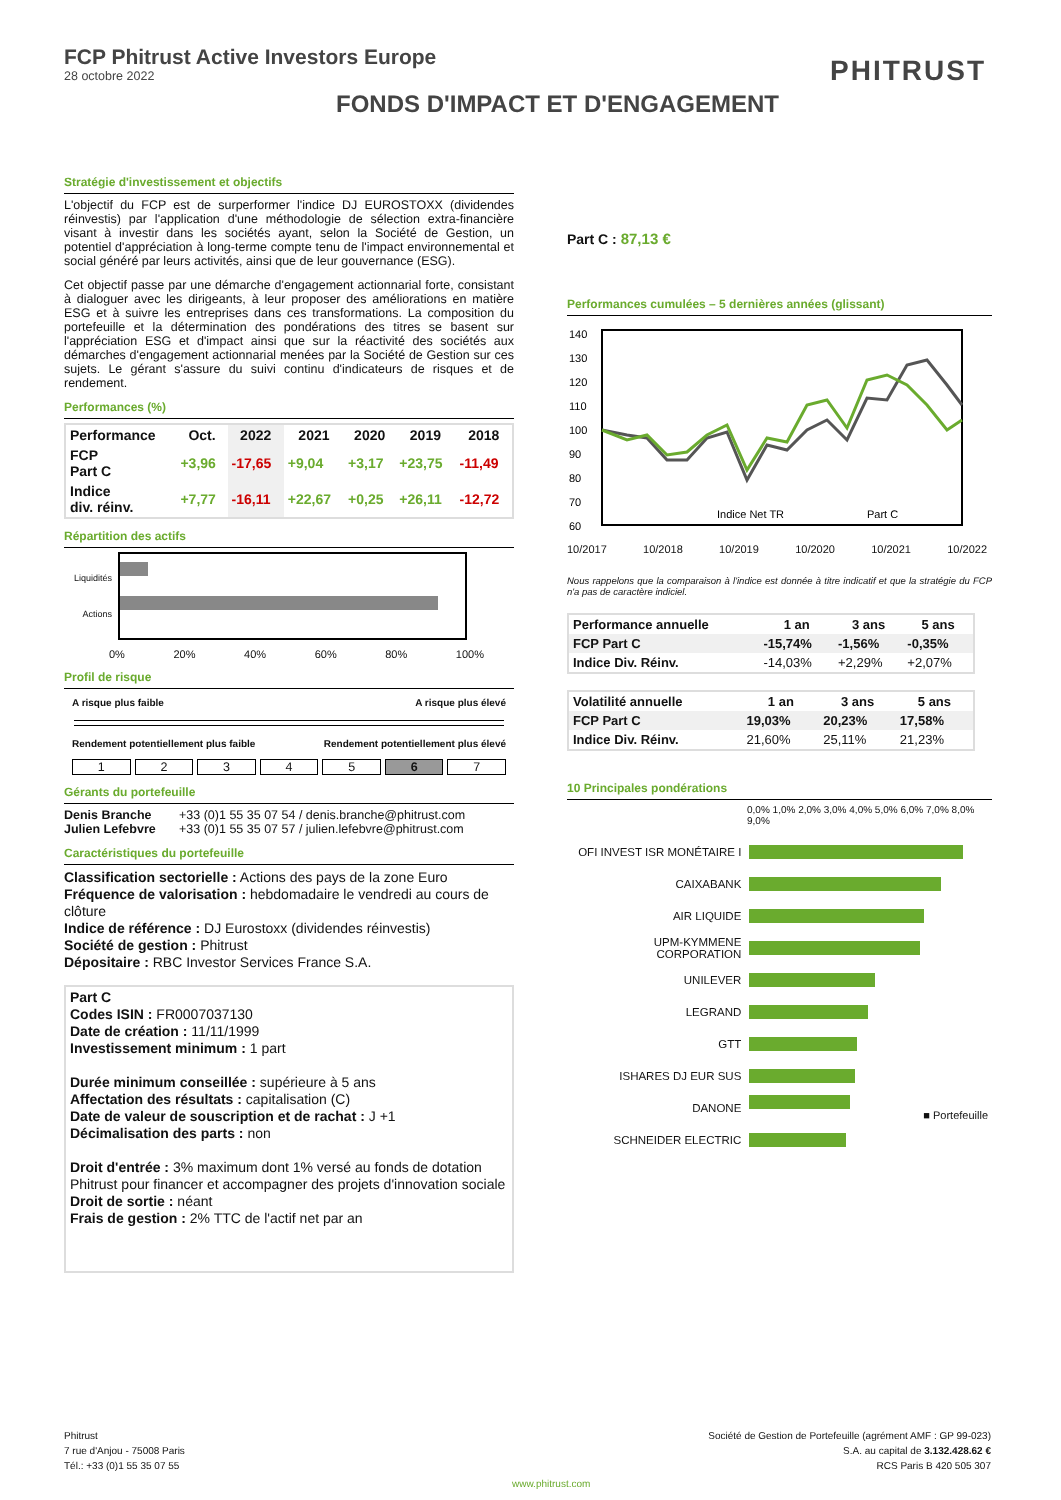FCP Phitrust Active Investors Europe
28 octobre 2022
PHITRUST
FONDS D'IMPACT ET D'ENGAGEMENT
Stratégie d'investissement et objectifs
L'objectif du FCP est de surperformer l'indice DJ EUROSTOXX (dividendes réinvestis) par l'application d'une méthodologie de sélection extra-financière visant à investir dans les sociétés ayant, selon la Société de Gestion, un potentiel d'appréciation à long-terme compte tenu de l'impact environnemental et social généré par leurs activités, ainsi que de leur gouvernance (ESG).
Cet objectif passe par une démarche d'engagement actionnarial forte, consistant à dialoguer avec les dirigeants, à leur proposer des améliorations en matière ESG et à suivre les entreprises dans ces transformations. La composition du portefeuille et la détermination des pondérations des titres se basent sur l'appréciation ESG et d'impact ainsi que sur la réactivité des sociétés aux démarches d'engagement actionnarial menées par la Société de Gestion sur ces sujets. Le gérant s'assure du suivi continu d'indicateurs de risques et de rendement.
Performances (%)
| Performance | Oct. | 2022 | 2021 | 2020 | 2019 | 2018 |
| --- | --- | --- | --- | --- | --- | --- |
| FCP Part C | +3,96 | -17,65 | +9,04 | +3,17 | +23,75 | -11,49 |
| Indice div. réinv. | +7,77 | -16,11 | +22,67 | +0,25 | +26,11 | -12,72 |
Répartition des actifs
Liquidités
Actions
0% 20% 40% 60% 80% 100%
Profil de risque
A risque plus faible A risque plus élevé
Rendement potentiellement plus faible Rendement potentiellement plus élevé
1 2 3 4 5 6 7
Gérants du portefeuille
| Denis Branche | +33 (0)1 55 35 07 54 / denis.branche@phitrust.com |
| Julien Lefebvre | +33 (0)1 55 35 07 57 / julien.lefebvre@phitrust.com |
Caractéristiques du portefeuille
Classification sectorielle : Actions des pays de la zone Euro
Fréquence de valorisation : hebdomadaire le vendredi au cours de clôture
Indice de référence : DJ Eurostoxx (dividendes réinvestis)
Société de gestion : Phitrust
Dépositaire : RBC Investor Services France S.A.
Part C
Codes ISIN : FR0007037130
Date de création : 11/11/1999
Investissement minimum : 1 part
Durée minimum conseillée : supérieure à 5 ans
Affectation des résultats : capitalisation (C)
Date de valeur de souscription et de rachat : J +1
Décimalisation des parts : non
Droit d'entrée : 3% maximum dont 1% versé au fonds de dotation Phitrust pour financer et accompagner des projets d'innovation sociale
Droit de sortie : néant
Frais de gestion : 2% TTC de l'actif net par an
Part C : 87,13 €
Performances cumulées – 5 dernières années (glissant)
140
130
120
110
100
90
80
70
60
Indice Net TR
Part C
10/2017 10/2018 10/2019 10/2020 10/2021 10/2022
Nous rappelons que la comparaison à l'indice est donnée à titre indicatif et que la stratégie du FCP n'a pas de caractère indiciel.
| Performance annuelle | 1 an | 3 ans | 5 ans |
| --- | --- | --- | --- |
| FCP Part C | -15,74% | -1,56% | -0,35% |
| Indice Div. Réinv. | -14,03% | +2,29% | +2,07% |
| Volatilité annuelle | 1 an | 3 ans | 5 ans |
| --- | --- | --- | --- |
| FCP Part C | 19,03% | 20,23% | 17,58% |
| Indice Div. Réinv. | 21,60% | 25,11% | 21,23% |
10 Principales pondérations
0,0% 1,0% 2,0% 3,0% 4,0% 5,0% 6,0% 7,0% 8,0% 9,0%
| OFI INVEST ISR MONÉTAIRE I | |
| CAIXABANK | |
| AIR LIQUIDE | |
| UPM-KYMMENE CORPORATION | |
| UNILEVER | |
| LEGRAND | |
| GTT | |
| ISHARES DJ EUR SUS | |
| DANONE | ■ Portefeuille |
| SCHNEIDER ELECTRIC | |
Phitrust
7 rue d'Anjou - 75008 Paris
Tél.: +33 (0)1 55 35 07 55
Société de Gestion de Portefeuille (agrément AMF : GP 99-023)
S.A. au capital de 3.132.428.62 €
RCS Paris B 420 505 307
www.phitrust.com